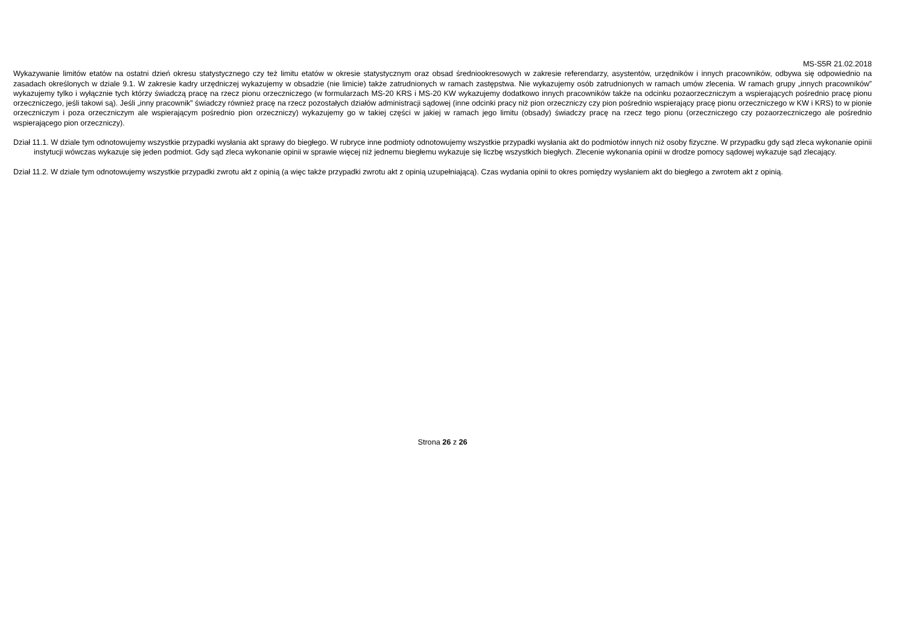MS-S5R 21.02.2018
Wykazywanie limitów etatów na ostatni dzień okresu statystycznego czy też limitu etatów w okresie statystycznym oraz obsad średniookresowych w zakresie referendarzy, asystentów, urzędników i innych pracowników, odbywa się odpowiednio na zasadach określonych w dziale 9.1. W zakresie kadry urzędniczej wykazujemy w obsadzie (nie limicie) także zatrudnionych w ramach zastępstwa. Nie wykazujemy osób zatrudnionych w ramach umów zlecenia. W ramach grupy „innych pracowników” wykazujemy tylko i wyłącznie tych którzy świadczą pracę na rzecz pionu orzeczniczego (w formularzach MS-20 KRS i MS-20 KW wykazujemy dodatkowo innych pracowników także na odcinku pozaorzeczniczym a wspierających pośrednio pracę pionu orzeczniczego, jeśli takowi są). Jeśli „inny pracownik” świadczy również pracę na rzecz pozostałych działów administracji sądowej (inne odcinki pracy niż pion orzeczniczy czy pion pośrednio wspierający pracę pionu orzeczniczego w KW i KRS) to w pionie orzeczniczym i poza orzeczniczym ale wspierającym pośrednio pion orzeczniczy) wykazujemy go w takiej części w jakiej w ramach jego limitu (obsady) świadczy pracę na rzecz tego pionu (orzeczniczego czy pozaorzeczniczego ale pośrednio wspierającego pion orzeczniczy).
Dział 11.1. W dziale tym odnotowujemy wszystkie przypadki wysłania akt sprawy do biegłego. W rubryce inne podmioty odnotowujemy wszystkie przypadki wysłania akt do podmiotów innych niż osoby fizyczne. W przypadku gdy sąd zleca wykonanie opinii instytucji wówczas wykazuje się jeden podmiot. Gdy sąd zleca wykonanie opinii w sprawie więcej niż jednemu biegłemu wykazuje się liczbę wszystkich biegłych. Zlecenie wykonania opinii w drodze pomocy sądowej wykazuje sąd zlecający.
Dział 11.2. W dziale tym odnotowujemy wszystkie przypadki zwrotu akt z opinią (a więc także przypadki zwrotu akt z opinią uzupełniającą). Czas wydania opinii to okres pomiędzy wysłaniem akt do biegłego a zwrotem akt z opinią.
Strona 26 z 26